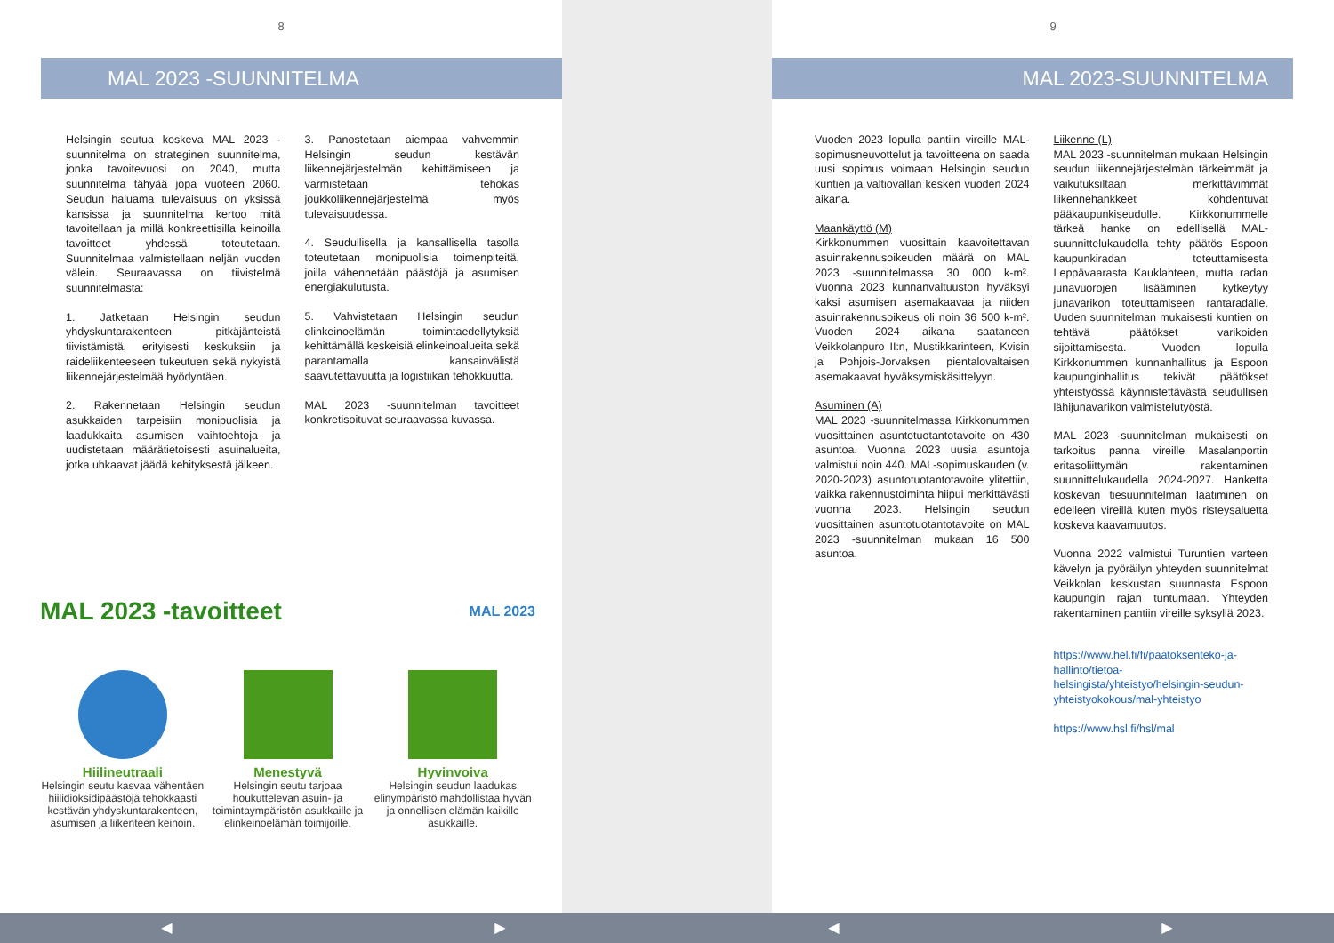8
MAL 2023 -SUUNNITELMA
Helsingin seutua koskeva MAL 2023 -suunnitelma on strateginen suunnitelma, jonka tavoitevuosi on 2040, mutta suunnitelma tähyää jopa vuoteen 2060. Seudun haluama tulevaisuus on yksissä kansissa ja suunnitelma kertoo mitä tavoitellaan ja millä konkreettisilla keinoilla tavoitteet yhdessä toteutetaan. Suunnitelmaa valmistellaan neljän vuoden välein. Seuraavassa on tiivistelmä suunnitelmasta:
1. Jatketaan Helsingin seudun yhdyskuntarakenteen pitkäjänteistä tiivistämistä, erityisesti keskuksiin ja raideliikenteeseen tukeutuen sekä nykyistä liikennejärjestelmää hyödyntäen.
2. Rakennetaan Helsingin seudun asukkaiden tarpeisiin monipuolisia ja laadukkaita asumisen vaihtoehtoja ja uudistetaan määrätietoisesti asuinalueita, jotka uhkaavat jäädä kehityksestä jälkeen.
3. Panostetaan aiempaa vahvemmin Helsingin seudun kestävän liikennejärjestelmän kehittämiseen ja varmistetaan tehokas joukkoliikennejärjestelmä myös tulevaisuudessa.
4. Seudullisella ja kansallisella tasolla toteutetaan monipuolisia toimenpiteitä, joilla vähennetään päästöjä ja asumisen energiakulutusta.
5. Vahvistetaan Helsingin seudun elinkeinoelämän toimintaedellytyksiä kehittämällä keskeisiä elinkeinoalueita sekä parantamalla kansainvälistä saavutettavuutta ja logistiikan tehokkuutta.
MAL 2023 -suunnitelman tavoitteet konkretisoituvat seuraavassa kuvassa.
MAL 2023 -tavoitteet MAL 2023
Hiilineutraali
Helsingin seutu kasvaa vähentäen hiilidioksidipäästöjä tehokkaasti kestävän yhdyskuntarakenteen, asumisen ja liikenteen keinoin.
Menestyvä
Helsingin seutu tarjoaa houkuttelevan asuin- ja toimintaympäristön asukkaille ja elinkeinoelämän toimijoille.
Hyvinvoiva
Helsingin seudun laadukas elinympäristö mahdollistaa hyvän ja onnellisen elämän kaikille asukkaille.
9
MAL 2023-SUUNNITELMA
Vuoden 2023 lopulla pantiin vireille MAL-sopimusneuvottelut ja tavoitteena on saada uusi sopimus voimaan Helsingin seudun kuntien ja valtiovallan kesken vuoden 2024 aikana.
Maankäyttö (M)
Kirkkonummen vuosittain kaavoitettavan asuinrakennusoikeuden määrä on MAL 2023 -suunnitelmassa 30 000 k-m². Vuonna 2023 kunnanvaltuuston hyväksyi kaksi asumisen asemakaavaa ja niiden asuinrakennusoikeus oli noin 36 500 k-m². Vuoden 2024 aikana saataneen Veikkolanpuro II:n, Mustikkarinteen, Kvisin ja Pohjois-Jorvaksen pientalovaltaisen asemakaavat hyväksymiskäsittelyyn.
Asuminen (A)
MAL 2023 -suunnitelmassa Kirkkonummen vuosittainen asuntotuotantotavoite on 430 asuntoa. Vuonna 2023 uusia asuntoja valmistui noin 440. MAL-sopimuskauden (v. 2020-2023) asuntotuotantotavoite ylitettiin, vaikka rakennustoiminta hiipui merkittävästi vuonna 2023. Helsingin seudun vuosittainen asuntotuotantotavoite on MAL 2023 -suunnitelman mukaan 16 500 asuntoa.
Liikenne (L)
MAL 2023 -suunnitelman mukaan Helsingin seudun liikennejärjestelmän tärkeimmät ja vaikutuksiltaan merkittävimmät liikennehankkeet kohdentuvat pääkaupunkiseudulle. Kirkkonummelle tärkeä hanke on edellisellä MAL-suunnittelukaudella tehty päätös Espoon kaupunkiradan toteuttamisesta Leppävaarasta Kauklahteen, mutta radan junavuorojen lisääminen kytkeytyy junavarikon toteuttamiseen rantaradalle. Uuden suunnitelman mukaisesti kuntien on tehtävä päätökset varikoiden sijoittamisesta. Vuoden lopulla Kirkkonummen kunnanhallitus ja Espoon kaupunginhallitus tekivät päätökset yhteistyössä käynnistettävästä seudullisen lähijunavarikon valmistelutyöstä.
MAL 2023 -suunnitelman mukaisesti on tarkoitus panna vireille Masalanportin eritasoliittymän rakentaminen suunnittelukaudella 2024-2027. Hanketta koskevan tiesuunnitelman laatiminen on edelleen vireillä kuten myös risteysaluetta koskeva kaavamuutos.
Vuonna 2022 valmistui Turuntien varteen kävelyn ja pyöräilyn yhteyden suunnitelmat Veikkolan keskustan suunnasta Espoon kaupungin rajan tuntumaan. Yhteyden rakentaminen pantiin vireille syksyllä 2023.
https://www.hel.fi/fi/paatoksenteko-ja-hallinto/tietoa-helsingista/yhteistyo/helsingin-seudun-yhteistyokokous/mal-yhteistyo
https://www.hsl.fi/hsl/mal
◀ ▶ ◀ ▶